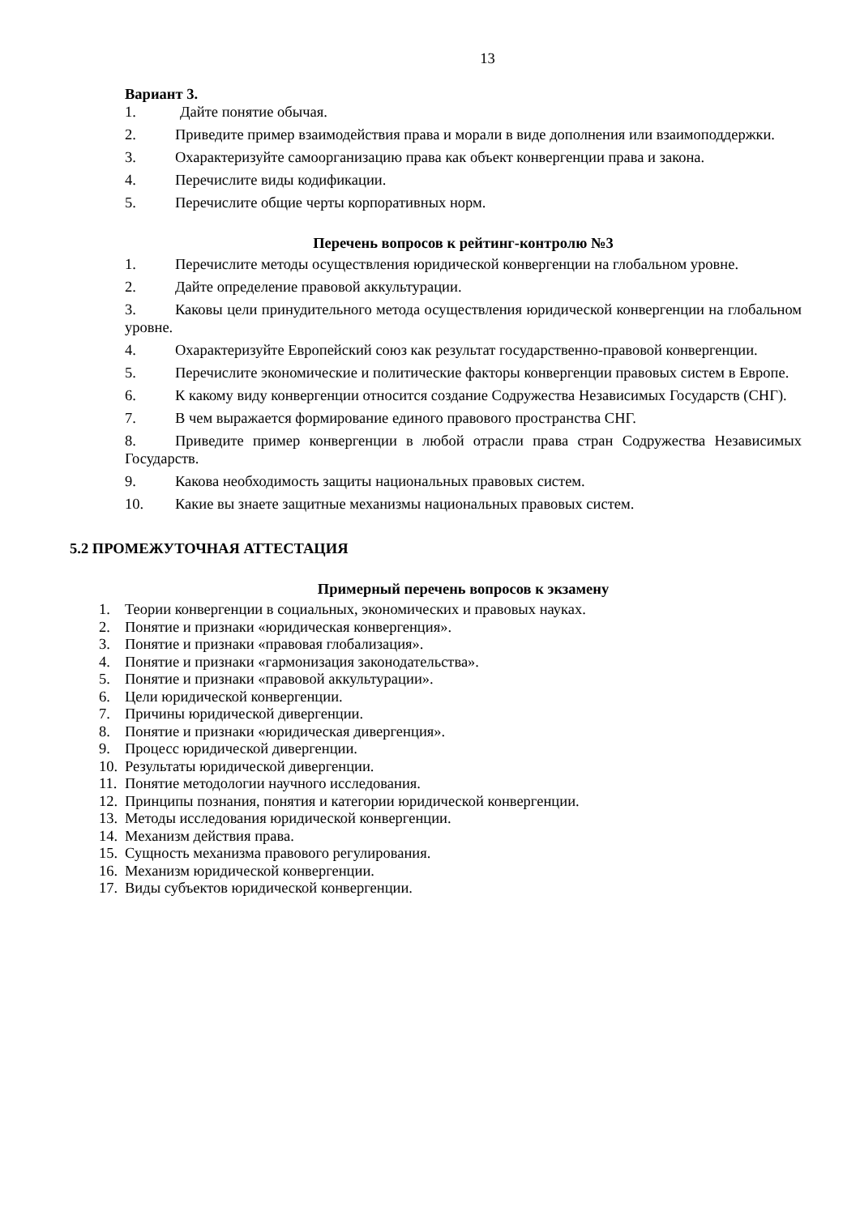13
Вариант 3.
1. Дайте понятие обычая.
2. Приведите пример взаимодействия права и морали в виде дополнения или взаимоподдержки.
3. Охарактеризуйте самоорганизацию права как объект конвергенции права и закона.
4. Перечислите виды кодификации.
5. Перечислите общие черты корпоративных норм.
Перечень вопросов к рейтинг-контролю №3
1. Перечислите методы осуществления юридической конвергенции на глобальном уровне.
2. Дайте определение правовой аккультурации.
3. Каковы цели принудительного метода осуществления юридической конвергенции на глобальном уровне.
4. Охарактеризуйте Европейский союз как результат государственно-правовой конвергенции.
5. Перечислите экономические и политические факторы конвергенции правовых систем в Европе.
6. К какому виду конвергенции относится создание Содружества Независимых Государств (СНГ).
7. В чем выражается формирование единого правового пространства СНГ.
8. Приведите пример конвергенции в любой отрасли права стран Содружества Независимых Государств.
9. Какова необходимость защиты национальных правовых систем.
10. Какие вы знаете защитные механизмы национальных правовых систем.
5.2 ПРОМЕЖУТОЧНАЯ АТТЕСТАЦИЯ
Примерный перечень вопросов к экзамену
1. Теории конвергенции в социальных, экономических и правовых науках.
2. Понятие и признаки «юридическая конвергенция».
3. Понятие и признаки «правовая глобализация».
4. Понятие и признаки «гармонизация законодательства».
5. Понятие и признаки «правовой аккультурации».
6. Цели юридической конвергенции.
7. Причины юридической дивергенции.
8. Понятие и признаки «юридическая дивергенция».
9. Процесс юридической дивергенции.
10. Результаты юридической дивергенции.
11. Понятие методологии научного исследования.
12. Принципы познания, понятия и категории юридической конвергенции.
13. Методы исследования юридической конвергенции.
14. Механизм действия права.
15. Сущность механизма правового регулирования.
16. Механизм юридической конвергенции.
17. Виды субъектов юридической конвергенции.